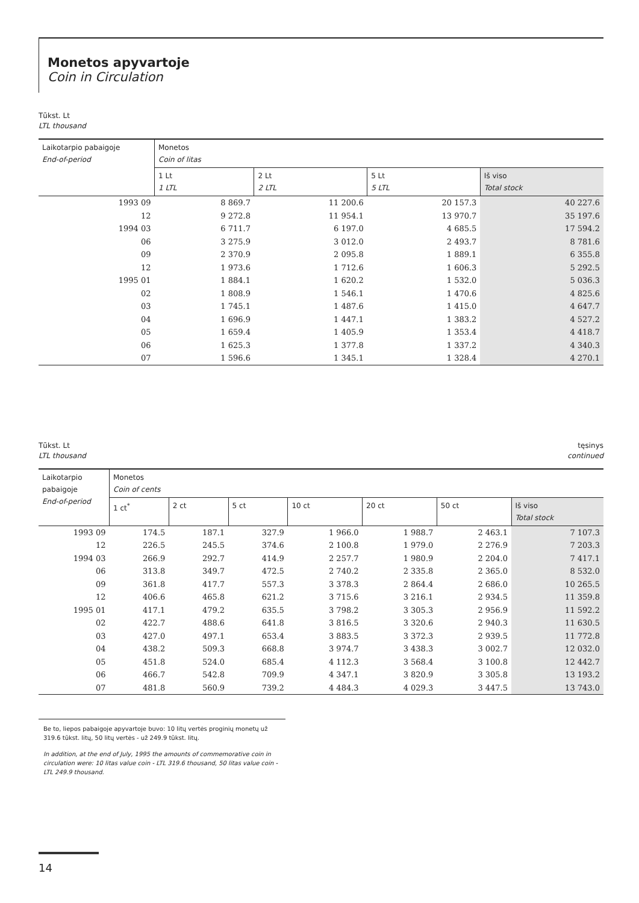Monetos apyvartoje
Coin in Circulation
Tūkst. Lt
LTL thousand
| Laikotarpio pabaigoje End-of-period | Monetos Coin of litas | | | |
| --- | --- | --- | --- | --- |
| | 1 Lt 1 LTL | 2 Lt 2 LTL | 5 Lt 5 LTL | Iš viso Total stock |
| 1993 09 | 8 869.7 | 11 200.6 | 20 157.3 | 40 227.6 |
| 12 | 9 272.8 | 11 954.1 | 13 970.7 | 35 197.6 |
| 1994 03 | 6 711.7 | 6 197.0 | 4 685.5 | 17 594.2 |
| 06 | 3 275.9 | 3 012.0 | 2 493.7 | 8 781.6 |
| 09 | 2 370.9 | 2 095.8 | 1 889.1 | 6 355.8 |
| 12 | 1 973.6 | 1 712.6 | 1 606.3 | 5 292.5 |
| 1995 01 | 1 884.1 | 1 620.2 | 1 532.0 | 5 036.3 |
| 02 | 1 808.9 | 1 546.1 | 1 470.6 | 4 825.6 |
| 03 | 1 745.1 | 1 487.6 | 1 415.0 | 4 647.7 |
| 04 | 1 696.9 | 1 447.1 | 1 383.2 | 4 527.2 |
| 05 | 1 659.4 | 1 405.9 | 1 353.4 | 4 418.7 |
| 06 | 1 625.3 | 1 377.8 | 1 337.2 | 4 340.3 |
| 07 | 1 596.6 | 1 345.1 | 1 328.4 | 4 270.1 |
Tūkst. Lt
LTL thousand
tęsinys
continued
| Laikotarpio pabaigoje End-of-period | Monetos Coin of cents | | | | | | |
| --- | --- | --- | --- | --- | --- | --- | --- |
| | 1 ct<sup>*</sup> | 2 ct | 5 ct | 10 ct | 20 ct | 50 ct | Iš viso Total stock |
| 1993 09 | 174.5 | 187.1 | 327.9 | 1 966.0 | 1 988.7 | 2 463.1 | 7 107.3 |
| 12 | 226.5 | 245.5 | 374.6 | 2 100.8 | 1 979.0 | 2 276.9 | 7 203.3 |
| 1994 03 | 266.9 | 292.7 | 414.9 | 2 257.7 | 1 980.9 | 2 204.0 | 7 417.1 |
| 06 | 313.8 | 349.7 | 472.5 | 2 740.2 | 2 335.8 | 2 365.0 | 8 532.0 |
| 09 | 361.8 | 417.7 | 557.3 | 3 378.3 | 2 864.4 | 2 686.0 | 10 265.5 |
| 12 | 406.6 | 465.8 | 621.2 | 3 715.6 | 3 216.1 | 2 934.5 | 11 359.8 |
| 1995 01 | 417.1 | 479.2 | 635.5 | 3 798.2 | 3 305.3 | 2 956.9 | 11 592.2 |
| 02 | 422.7 | 488.6 | 641.8 | 3 816.5 | 3 320.6 | 2 940.3 | 11 630.5 |
| 03 | 427.0 | 497.1 | 653.4 | 3 883.5 | 3 372.3 | 2 939.5 | 11 772.8 |
| 04 | 438.2 | 509.3 | 668.8 | 3 974.7 | 3 438.3 | 3 002.7 | 12 032.0 |
| 05 | 451.8 | 524.0 | 685.4 | 4 112.3 | 3 568.4 | 3 100.8 | 12 442.7 |
| 06 | 466.7 | 542.8 | 709.9 | 4 347.1 | 3 820.9 | 3 305.8 | 13 193.2 |
| 07 | 481.8 | 560.9 | 739.2 | 4 484.3 | 4 029.3 | 3 447.5 | 13 743.0 |
Be to, liepos pabaigoje apyvartoje buvo: 10 litų vertės proginių monetų už 319.6 tūkst. litų, 50 litų vertės - už 249.9 tūkst. litų.
In addition, at the end of July, 1995 the amounts of commemorative coin in circulation were: 10 litas value coin - LTL 319.6 thousand, 50 litas value coin - LTL 249.9 thousand.
14